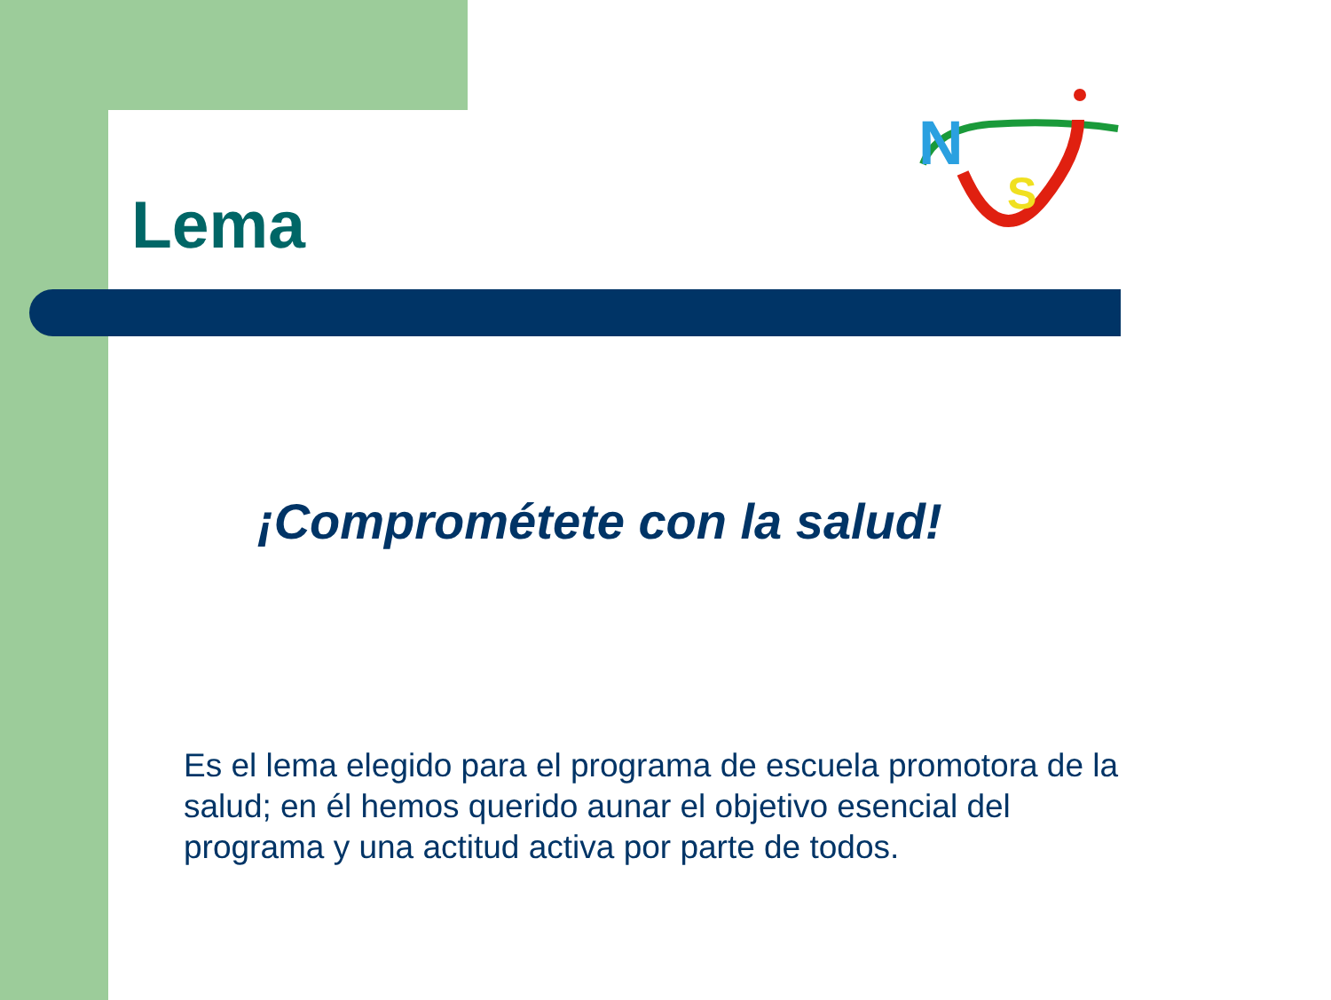Lema
N
S
¡Comprométete con la salud!
Es el lema elegido para el programa de escuela promotora de la salud; en él hemos querido aunar el objetivo esencial del programa y una actitud activa por parte de todos.